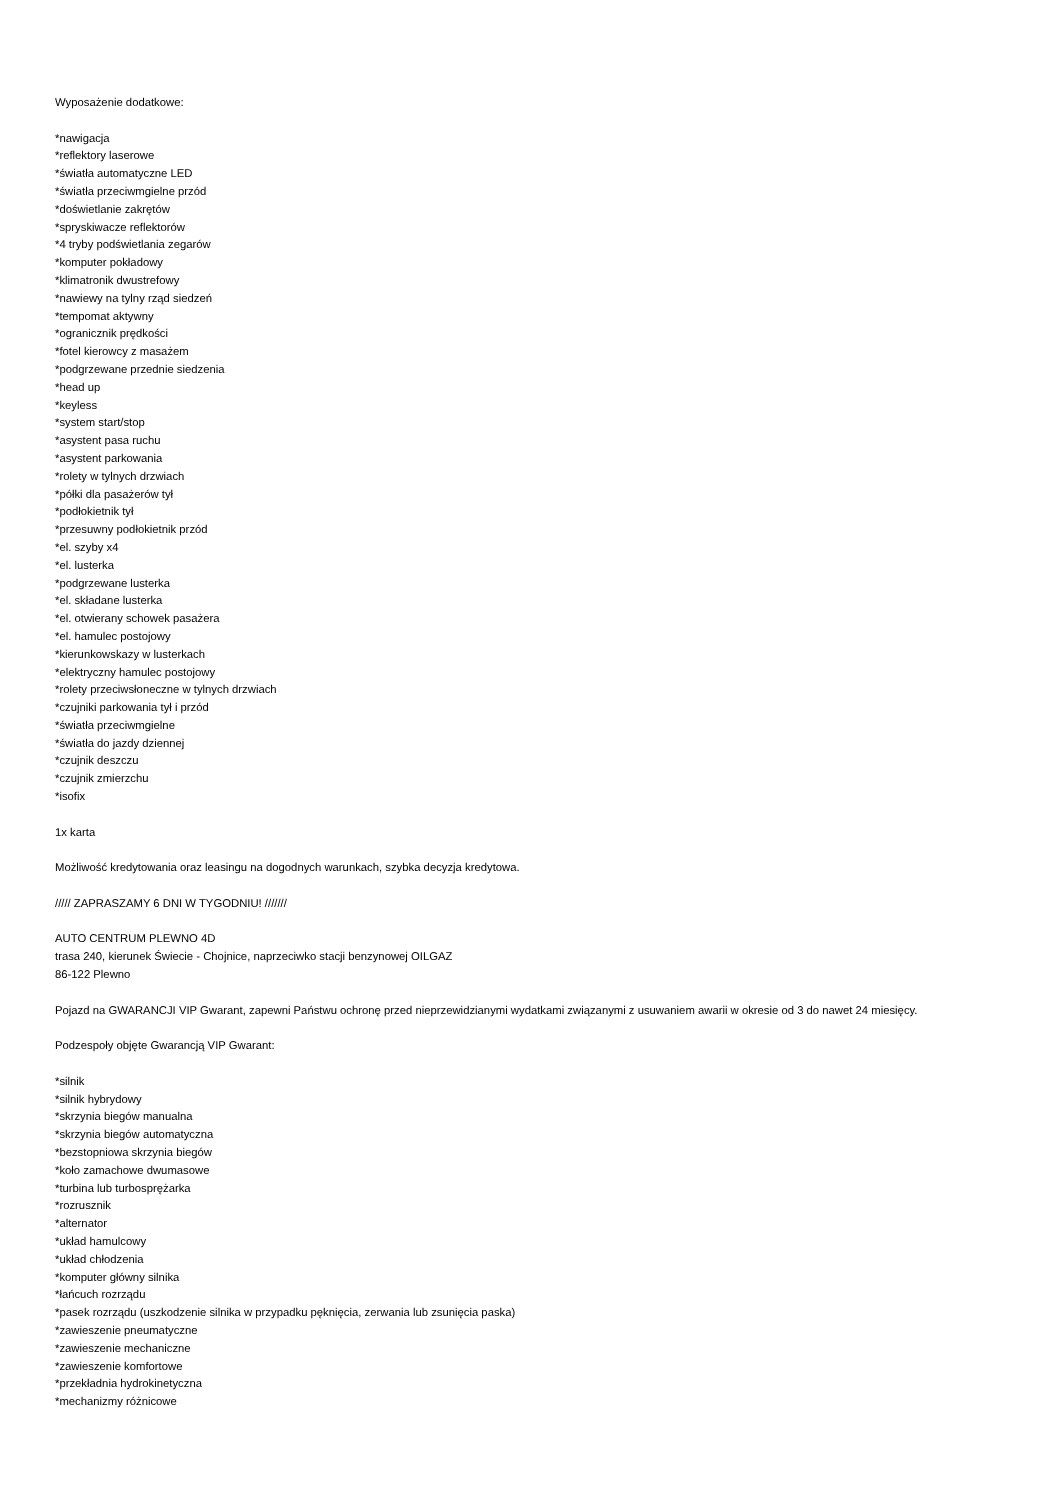Wyposażenie dodatkowe:
*nawigacja
*reflektory laserowe
*światła automatyczne LED
*światła przeciwmgielne przód
*doświetlanie zakrętów
*spryskiwacze reflektorów
*4 tryby podświetlania zegarów
*komputer pokładowy
*klimatronik dwustrefowy
*nawiewy na tylny rząd siedzeń
*tempomat aktywny
*ogranicznik prędkości
*fotel kierowcy z masażem
*podgrzewane przednie siedzenia
*head up
*keyless
*system start/stop
*asystent pasa ruchu
*asystent parkowania
*rolety w tylnych drzwiach
*półki dla pasażerów tył
*podłokietnik tył
*przesuwny podłokietnik przód
*el. szyby x4
*el. lusterka
*podgrzewane lusterka
*el. składane lusterka
*el. otwierany schowek pasażera
*el. hamulec postojowy
*kierunkowskazy w lusterkach
*elektryczny hamulec postojowy
*rolety przeciwsłoneczne w tylnych drzwiach
*czujniki parkowania tył i przód
*światła przeciwmgielne
*światła do jazdy dziennej
*czujnik deszczu
*czujnik zmierzchu
*isofix
1x karta
Możliwość kredytowania oraz leasingu na dogodnych warunkach, szybka decyzja kredytowa.
///// ZAPRASZAMY 6 DNI W TYGODNIU! ///////
AUTO CENTRUM PLEWNO 4D
trasa 240, kierunek Świecie - Chojnice, naprzeciwko stacji benzynowej OILGAZ
86-122 Plewno
Pojazd na GWARANCJI VIP Gwarant, zapewni Państwu ochronę przed nieprzewidzianymi wydatkami związanymi z usuwaniem awarii w okresie od 3 do nawet 24 miesięcy.
Podzespoły objęte Gwarancją VIP Gwarant:
*silnik
*silnik hybrydowy
*skrzynia biegów manualna
*skrzynia biegów automatyczna
*bezstopniowa skrzynia biegów
*koło zamachowe dwumasowe
*turbina lub turbosprężarka
*rozrusznik
*alternator
*układ hamulcowy
*układ chłodzenia
*komputer główny silnika
*łańcuch rozrządu
*pasek rozrządu (uszkodzenie silnika w przypadku pęknięcia, zerwania lub zsunięcia paska)
*zawieszenie pneumatyczne
*zawieszenie mechaniczne
*zawieszenie komfortowe
*przekładnia hydrokinetyczna
*mechanizmy różnicowe